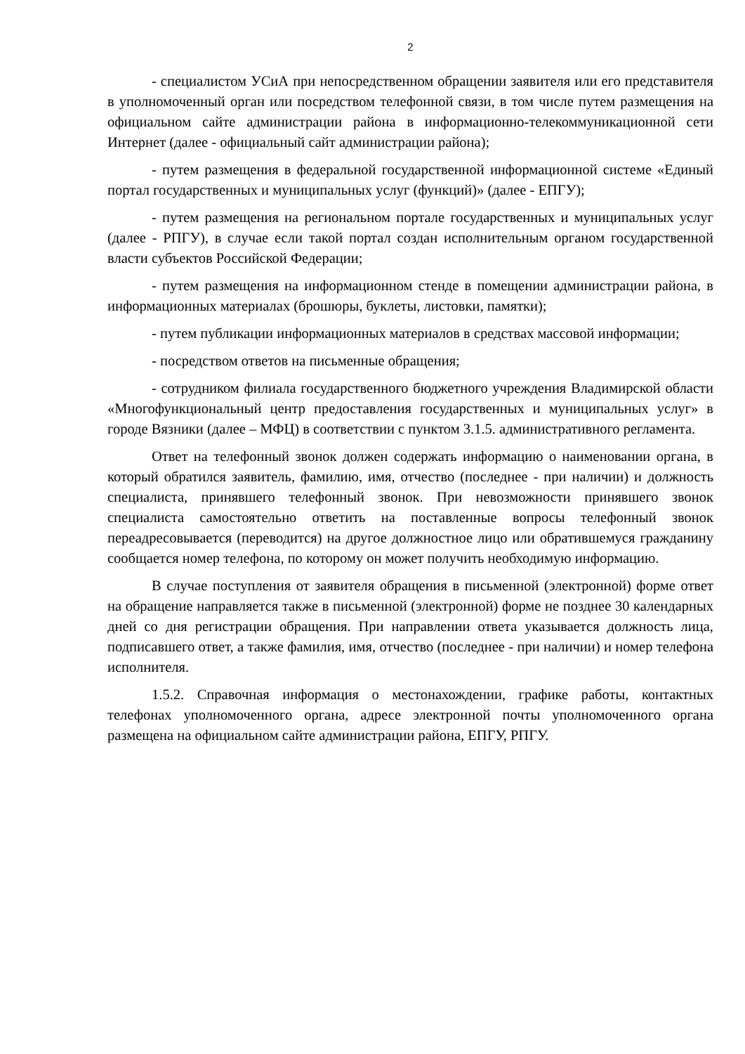2
- специалистом УСиА при непосредственном обращении заявителя или его представителя в уполномоченный орган или посредством телефонной связи, в том числе путем размещения на официальном сайте администрации района в информационно-телекоммуникационной сети Интернет (далее - официальный сайт администрации района);
- путем размещения в федеральной государственной информационной системе «Единый портал государственных и муниципальных услуг (функций)» (далее - ЕПГУ);
- путем размещения на региональном портале государственных и муниципальных услуг (далее - РПГУ), в случае если такой портал создан исполнительным органом государственной власти субъектов Российской Федерации;
- путем размещения на информационном стенде в помещении администрации района, в информационных материалах (брошюры, буклеты, листовки, памятки);
- путем публикации информационных материалов в средствах массовой информации;
- посредством ответов на письменные обращения;
- сотрудником филиала государственного бюджетного учреждения Владимирской области «Многофункциональный центр предоставления государственных и муниципальных услуг» в городе Вязники (далее – МФЦ) в соответствии с пунктом 3.1.5. административного регламента.
Ответ на телефонный звонок должен содержать информацию о наименовании органа, в который обратился заявитель, фамилию, имя, отчество (последнее - при наличии) и должность специалиста, принявшего телефонный звонок. При невозможности принявшего звонок специалиста самостоятельно ответить на поставленные вопросы телефонный звонок переадресовывается (переводится) на другое должностное лицо или обратившемуся гражданину сообщается номер телефона, по которому он может получить необходимую информацию.
В случае поступления от заявителя обращения в письменной (электронной) форме ответ на обращение направляется также в письменной (электронной) форме не позднее 30 календарных дней со дня регистрации обращения. При направлении ответа указывается должность лица, подписавшего ответ, а также фамилия, имя, отчество (последнее - при наличии) и номер телефона исполнителя.
1.5.2. Справочная информация о местонахождении, графике работы, контактных телефонах уполномоченного органа, адресе электронной почты уполномоченного органа размещена на официальном сайте администрации района, ЕПГУ, РПГУ.